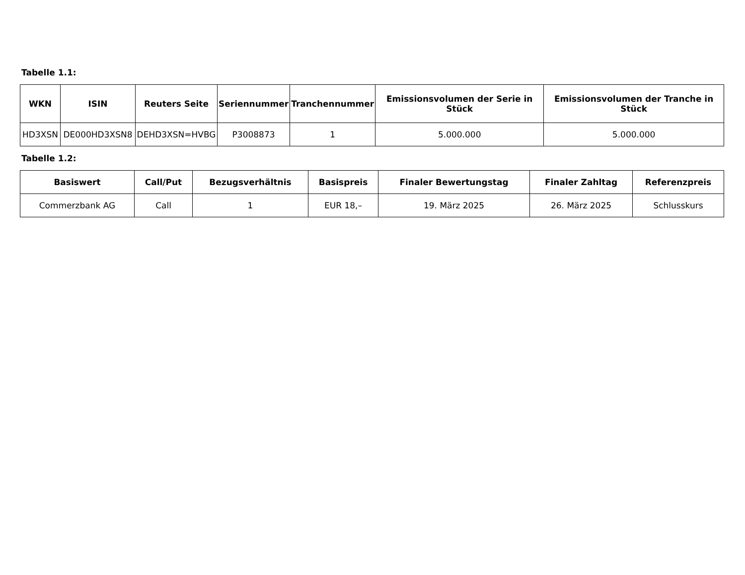Tabelle 1.1:
| WKN | ISIN | Reuters Seite | Seriennummer | Tranchennummer | Emissionsvolumen der Serie in Stück | Emissionsvolumen der Tranche in Stück |
| --- | --- | --- | --- | --- | --- | --- |
| HD3XSN | DE000HD3XSN8 | DEHD3XSN=HVBG | P3008873 | 1 | 5.000.000 | 5.000.000 |
Tabelle 1.2:
| Basiswert | Call/Put | Bezugsverhältnis | Basispreis | Finaler Bewertungstag | Finaler Zahltag | Referenzpreis |
| --- | --- | --- | --- | --- | --- | --- |
| Commerzbank AG | Call | 1 | EUR 18,– | 19. März 2025 | 26. März 2025 | Schlusskurs |